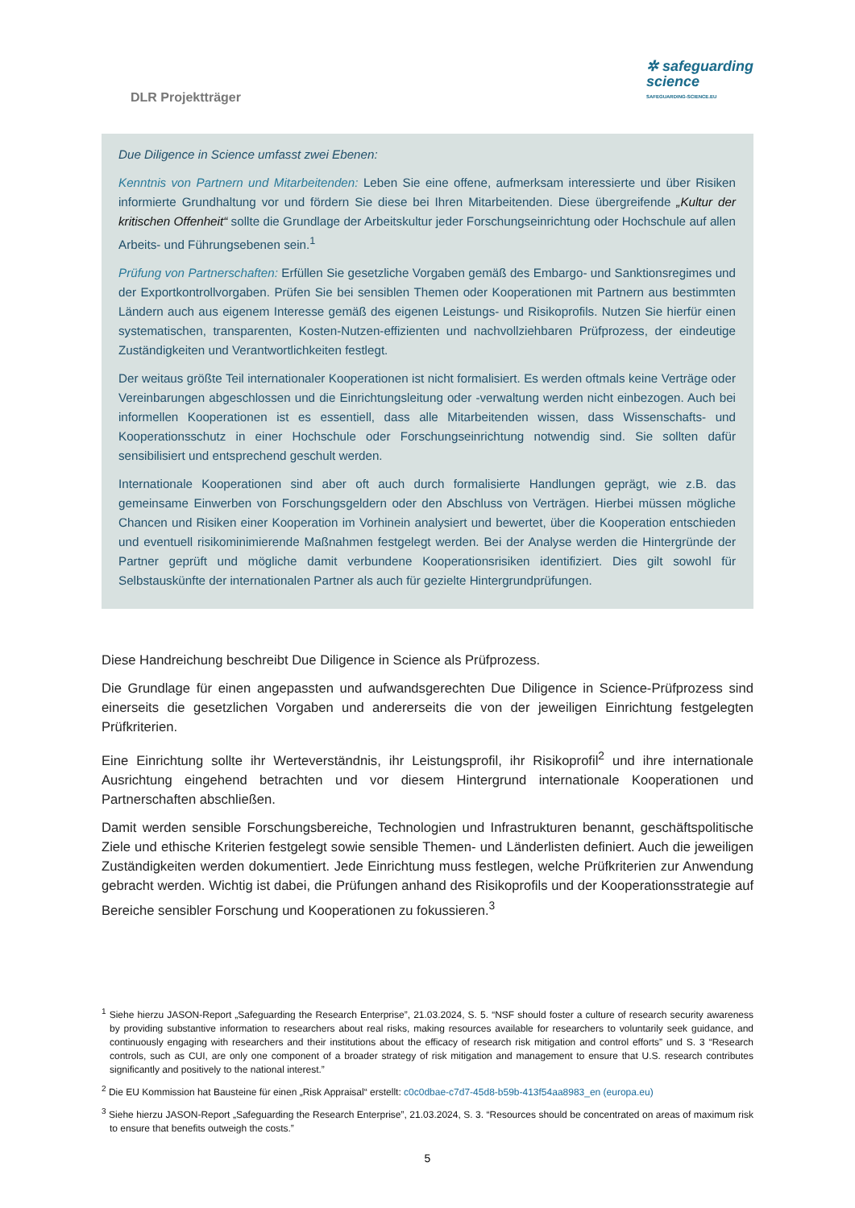DLR Projektträger
✲ safeguarding
science
SAFEGUARDING-SCIENCE.EU
Due Diligence in Science umfasst zwei Ebenen:
Kenntnis von Partnern und Mitarbeitenden: Leben Sie eine offene, aufmerksam interessierte und über Risiken informierte Grundhaltung vor und fördern Sie diese bei Ihren Mitarbeitenden. Diese übergreifende „Kultur der kritischen Offenheit“ sollte die Grundlage der Arbeitskultur jeder Forschungseinrichtung oder Hochschule auf allen Arbeits- und Führungsebenen sein.<sup>1</sup>
Prüfung von Partnerschaften: Erfüllen Sie gesetzliche Vorgaben gemäß des Embargo- und Sanktionsregimes und der Exportkontrollvorgaben. Prüfen Sie bei sensiblen Themen oder Kooperationen mit Partnern aus bestimmten Ländern auch aus eigenem Interesse gemäß des eigenen Leistungs- und Risikoprofils. Nutzen Sie hierfür einen systematischen, transparenten, Kosten-Nutzen-effizienten und nachvollziehbaren Prüfprozess, der eindeutige Zuständigkeiten und Verantwortlichkeiten festlegt.
Der weitaus größte Teil internationaler Kooperationen ist nicht formalisiert. Es werden oftmals keine Verträge oder Vereinbarungen abgeschlossen und die Einrichtungsleitung oder -verwaltung werden nicht einbezogen. Auch bei informellen Kooperationen ist es essentiell, dass alle Mitarbeitenden wissen, dass Wissenschafts- und Kooperationsschutz in einer Hochschule oder Forschungseinrichtung notwendig sind. Sie sollten dafür sensibilisiert und entsprechend geschult werden.
Internationale Kooperationen sind aber oft auch durch formalisierte Handlungen geprägt, wie z.B. das gemeinsame Einwerben von Forschungsgeldern oder den Abschluss von Verträgen. Hierbei müssen mögliche Chancen und Risiken einer Kooperation im Vorhinein analysiert und bewertet, über die Kooperation entschieden und eventuell risikominimierende Maßnahmen festgelegt werden. Bei der Analyse werden die Hintergründe der Partner geprüft und mögliche damit verbundene Kooperationsrisiken identifiziert. Dies gilt sowohl für Selbstauskünfte der internationalen Partner als auch für gezielte Hintergrundprüfungen.
Diese Handreichung beschreibt Due Diligence in Science als Prüfprozess.
Die Grundlage für einen angepassten und aufwandsgerechten Due Diligence in Science-Prüfprozess sind einerseits die gesetzlichen Vorgaben und andererseits die von der jeweiligen Einrichtung festgelegten Prüfkriterien.
Eine Einrichtung sollte ihr Werteverständnis, ihr Leistungsprofil, ihr Risikoprofil<sup>2</sup> und ihre internationale Ausrichtung eingehend betrachten und vor diesem Hintergrund internationale Kooperationen und Partnerschaften abschließen.
Damit werden sensible Forschungsbereiche, Technologien und Infrastrukturen benannt, geschäftspolitische Ziele und ethische Kriterien festgelegt sowie sensible Themen- und Länderlisten definiert. Auch die jeweiligen Zuständigkeiten werden dokumentiert. Jede Einrichtung muss festlegen, welche Prüfkriterien zur Anwendung gebracht werden. Wichtig ist dabei, die Prüfungen anhand des Risikoprofils und der Kooperationsstrategie auf Bereiche sensibler Forschung und Kooperationen zu fokussieren.<sup>3</sup>
<sup>1</sup> Siehe hierzu JASON-Report „Safeguarding the Research Enterprise”, 21.03.2024, S. 5. “NSF should foster a culture of research security awareness by providing substantive information to researchers about real risks, making resources available for researchers to voluntarily seek guidance, and continuously engaging with researchers and their institutions about the efficacy of research risk mitigation and control efforts” und S. 3 “Research controls, such as CUI, are only one component of a broader strategy of risk mitigation and management to ensure that U.S. research contributes significantly and positively to the national interest.”
<sup>2</sup> Die EU Kommission hat Bausteine für einen „Risk Appraisal“ erstellt: c0c0dbae-c7d7-45d8-b59b-413f54aa8983_en (europa.eu)
<sup>3</sup> Siehe hierzu JASON-Report „Safeguarding the Research Enterprise”, 21.03.2024, S. 3. “Resources should be concentrated on areas of maximum risk to ensure that benefits outweigh the costs.”
5